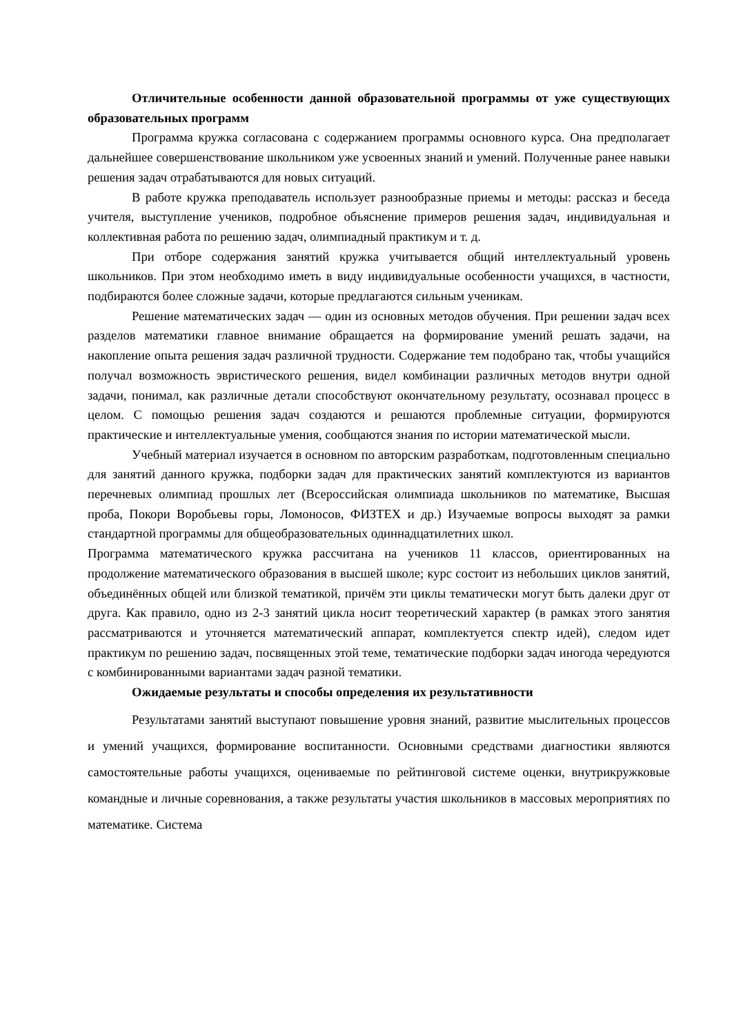Отличительные особенности данной образовательной программы от уже существующих образовательных программ
Программа кружка согласована с содержанием программы основного курса. Она предполагает дальнейшее совершенствование школьником уже усвоенных знаний и умений. Полученные ранее навыки решения задач отрабатываются для новых ситуаций.
В работе кружка преподаватель использует разнообразные приемы и методы: рассказ и беседа учителя, выступление учеников, подробное объяснение примеров решения задач, индивидуальная и коллективная работа по решению задач, олимпиадный практикум и т. д.
При отборе содержания занятий кружка учитывается общий интеллектуальный уровень школьников. При этом необходимо иметь в виду индивидуальные особенности учащихся, в частности, подбираются более сложные задачи, которые предлагаются сильным ученикам.
Решение математических задач — один из основных методов обучения. При решении задач всех разделов математики главное внимание обращается на формирование умений решать задачи, на накопление опыта решения задач различной трудности. Содержание тем подобрано так, чтобы учащийся получал возможность эвристического решения, видел комбинации различных методов внутри одной задачи, понимал, как различные детали способствуют окончательному результату, осознавал процесс в целом. С помощью решения задач создаются и решаются проблемные ситуации, формируются практические и интеллектуальные умения, сообщаются знания по истории математической мысли.
Учебный материал изучается в основном по авторским разработкам, подготовленным специально для занятий данного кружка, подборки задач для практических занятий комплектуются из вариантов перечневых олимпиад прошлых лет (Всероссийская олимпиада школьников по математике, Высшая проба, Покори Воробьевы горы, Ломоносов, ФИЗТЕХ и др.) Изучаемые вопросы выходят за рамки стандартной программы для общеобразовательных одиннадцатилетних школ.
Программа математического кружка рассчитана на учеников 11 классов, ориентированных на продолжение математического образования в высшей школе; курс состоит из небольших циклов занятий, объединённых общей или близкой тематикой, причём эти циклы тематически могут быть далеки друг от друга. Как правило, одно из 2-3 занятий цикла носит теоретический характер (в рамках этого занятия рассматриваются и уточняется математический аппарат, комплектуется спектр идей), следом идет практикум по решению задач, посвященных этой теме, тематические подборки задач иногода чередуются с комбинированными вариантами задач разной тематики.
Ожидаемые результаты и способы определения их результативности
Результатами занятий выступают повышение уровня знаний, развитие мыслительных процессов и умений учащихся, формирование воспитанности. Основными средствами диагностики являются самостоятельные работы учащихся, оцениваемые по рейтинговой системе оценки, внутрикружковые командные и личные соревнования, а также результаты участия школьников в массовых мероприятиях по математике. Система